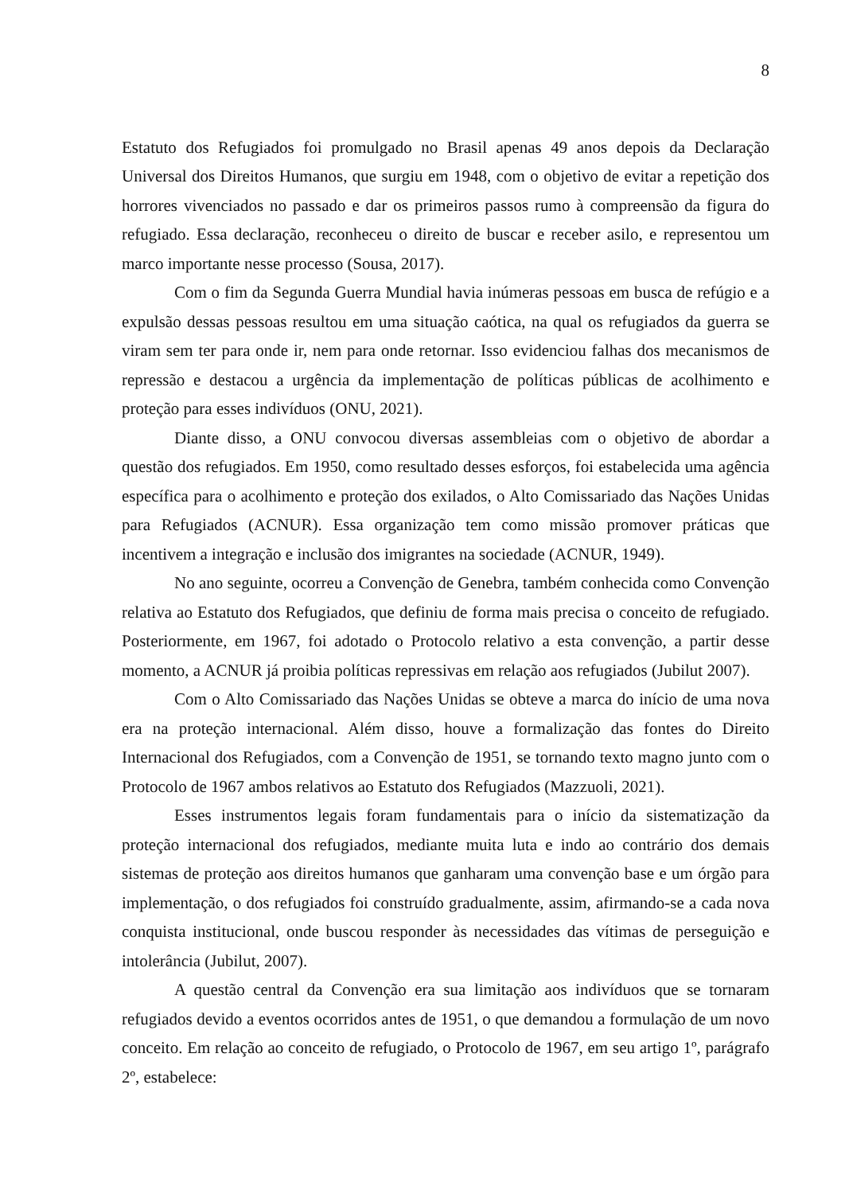8
Estatuto dos Refugiados foi promulgado no Brasil apenas 49 anos depois da Declaração Universal dos Direitos Humanos, que surgiu em 1948, com o objetivo de evitar a repetição dos horrores vivenciados no passado e dar os primeiros passos rumo à compreensão da figura do refugiado. Essa declaração, reconheceu o direito de buscar e receber asilo, e representou um marco importante nesse processo (Sousa, 2017).
Com o fim da Segunda Guerra Mundial havia inúmeras pessoas em busca de refúgio e a expulsão dessas pessoas resultou em uma situação caótica, na qual os refugiados da guerra se viram sem ter para onde ir, nem para onde retornar. Isso evidenciou falhas dos mecanismos de repressão e destacou a urgência da implementação de políticas públicas de acolhimento e proteção para esses indivíduos (ONU, 2021).
Diante disso, a ONU convocou diversas assembleias com o objetivo de abordar a questão dos refugiados. Em 1950, como resultado desses esforços, foi estabelecida uma agência específica para o acolhimento e proteção dos exilados, o Alto Comissariado das Nações Unidas para Refugiados (ACNUR). Essa organização tem como missão promover práticas que incentivem a integração e inclusão dos imigrantes na sociedade (ACNUR, 1949).
No ano seguinte, ocorreu a Convenção de Genebra, também conhecida como Convenção relativa ao Estatuto dos Refugiados, que definiu de forma mais precisa o conceito de refugiado. Posteriormente, em 1967, foi adotado o Protocolo relativo a esta convenção, a partir desse momento, a ACNUR já proibia políticas repressivas em relação aos refugiados (Jubilut 2007).
Com o Alto Comissariado das Nações Unidas se obteve a marca do início de uma nova era na proteção internacional. Além disso, houve a formalização das fontes do Direito Internacional dos Refugiados, com a Convenção de 1951, se tornando texto magno junto com o Protocolo de 1967 ambos relativos ao Estatuto dos Refugiados (Mazzuoli, 2021).
Esses instrumentos legais foram fundamentais para o início da sistematização da proteção internacional dos refugiados, mediante muita luta e indo ao contrário dos demais sistemas de proteção aos direitos humanos que ganharam uma convenção base e um órgão para implementação, o dos refugiados foi construído gradualmente, assim, afirmando-se a cada nova conquista institucional, onde buscou responder às necessidades das vítimas de perseguição e intolerância (Jubilut, 2007).
A questão central da Convenção era sua limitação aos indivíduos que se tornaram refugiados devido a eventos ocorridos antes de 1951, o que demandou a formulação de um novo conceito. Em relação ao conceito de refugiado, o Protocolo de 1967, em seu artigo 1º, parágrafo 2º, estabelece: